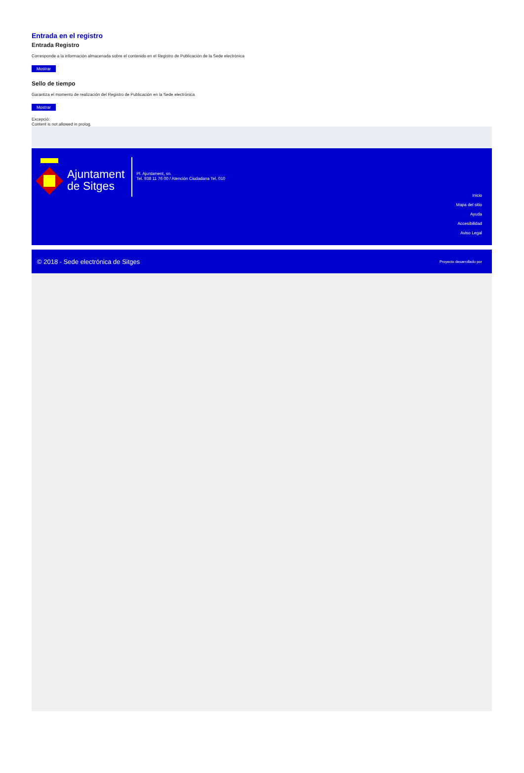Entrada en el registro
Entrada Registro
Corresponde a la información almacenada sobre el contenido en el Registro de Publicación de la Sede electrónica
Mostrar
Sello de tiempo
Garantiza el momento de realización del Registro de Publicación en la Sede electrónica
Mostrar
Excepció:
Content is not allowed in prolog.
Ajuntament
de Sitges
Pl. Ajuntament, sn.
Tel. 938 11 76 00 / Atención Ciudadana Tel. 010
Inicio
Mapa del sitio
Ayuda
Accesibilidad
Aviso Legal
© 2018 - Sede electrónica de Sitges Proyecto desarrollado por